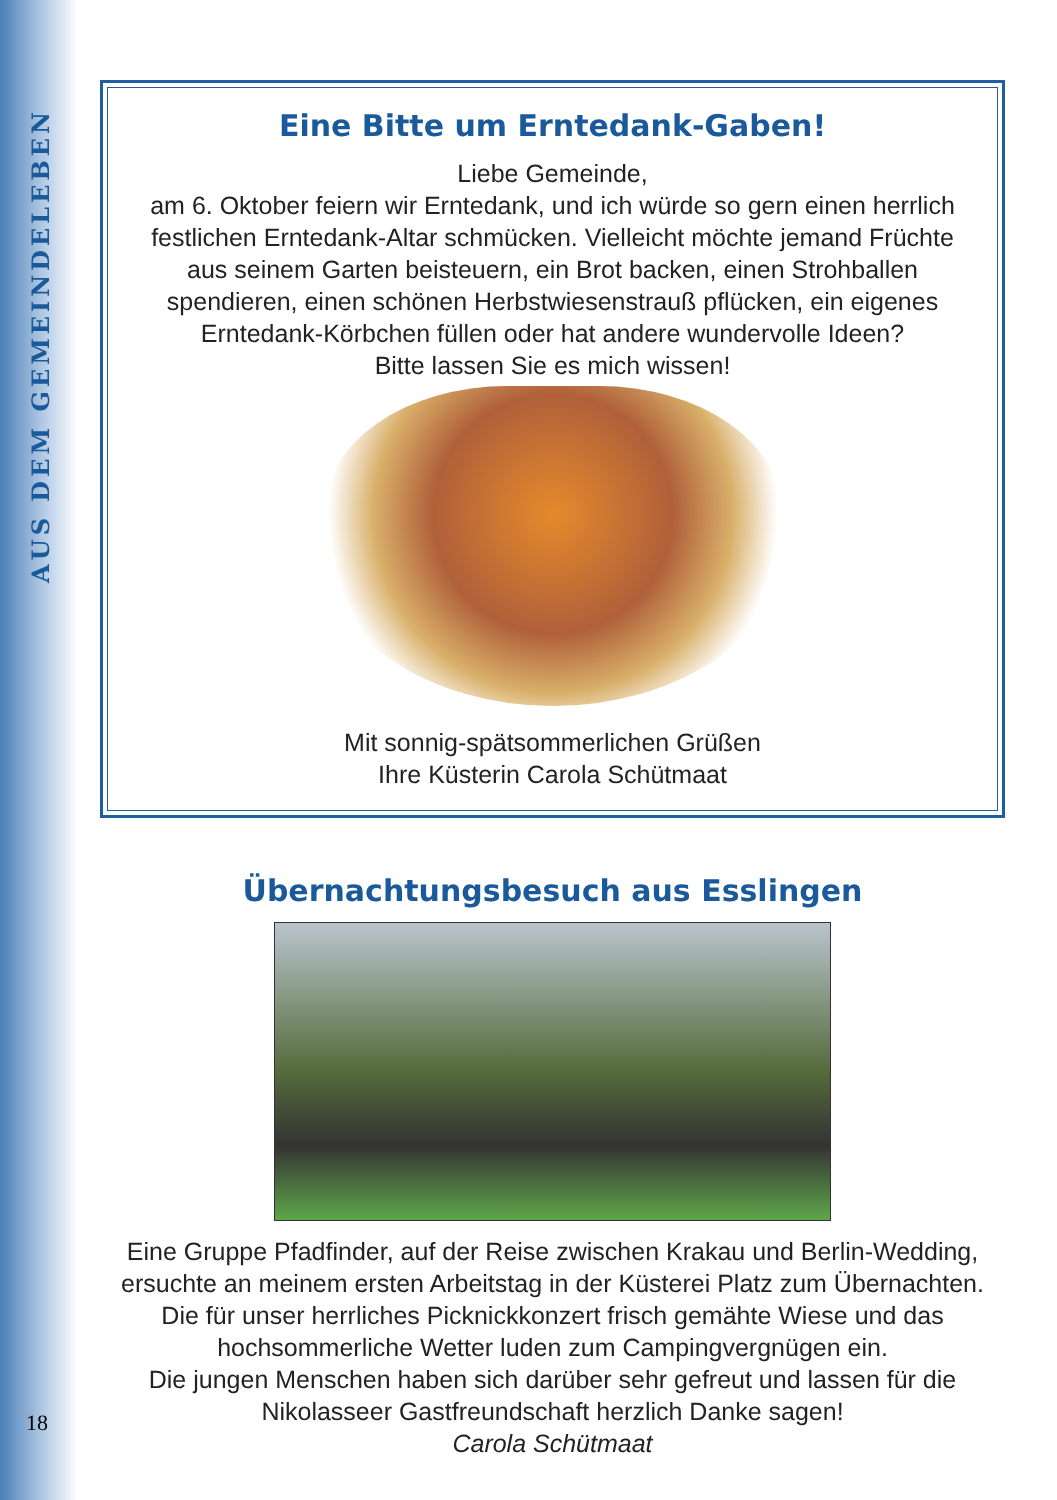AUS DEM GEMEINDELEBEN
18
Eine Bitte um Erntedank-Gaben!
Liebe Gemeinde,
am 6. Oktober feiern wir Erntedank, und ich würde so gern einen herrlich festlichen Erntedank-Altar schmücken. Vielleicht möchte jemand Früchte aus seinem Garten beisteuern, ein Brot backen, einen Strohballen spendieren, einen schönen Herbstwiesenstrauß pflücken, ein eigenes Erntedank-Körbchen füllen oder hat andere wundervolle Ideen?
Bitte lassen Sie es mich wissen!
Mit sonnig-spätsommerlichen Grüßen
Ihre Küsterin Carola Schütmaat
Übernachtungsbesuch aus Esslingen
Eine Gruppe Pfadfinder, auf der Reise zwischen Krakau und Berlin-Wedding, ersuchte an meinem ersten Arbeitstag in der Küsterei Platz zum Übernachten.
Die für unser herrliches Picknickkonzert frisch gemähte Wiese und das hochsommerliche Wetter luden zum Campingvergnügen ein.
Die jungen Menschen haben sich darüber sehr gefreut und lassen für die Nikolasseer Gastfreundschaft herzlich Danke sagen!
Carola Schütmaat